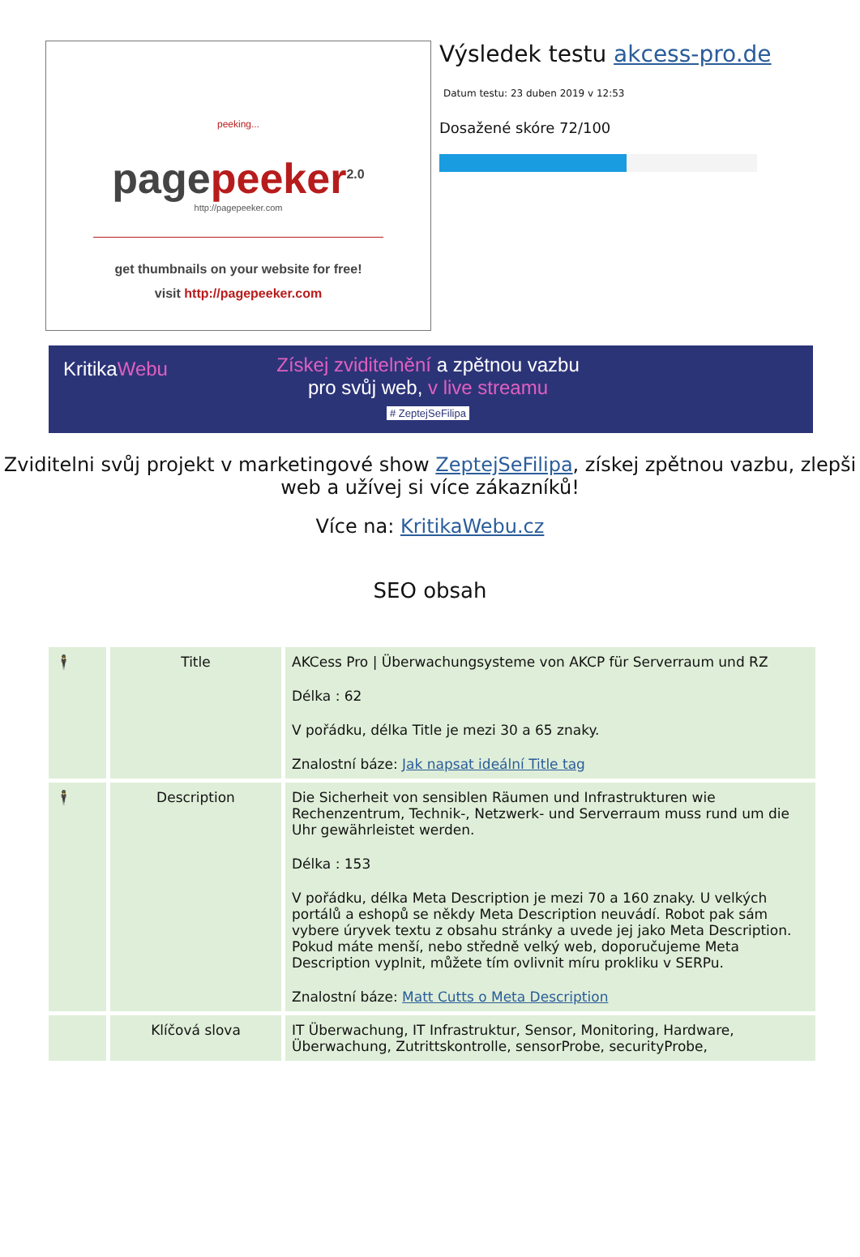peeking...
page peeker<sup>2.0</sup>
http://pagepeeker.com
get thumbnails on your website for free!
visit http://pagepeeker.com
Výsledek testu akcess-pro.de
Datum testu: 23 duben 2019 v 12:53
Dosažené skóre 72/100
KritikaWebu
Získej zviditelnění a zpětnou vazbu
pro svůj web, v live streamu
# ZeptejSeFilipa
Zviditelni svůj projekt v marketingové show ZeptejSeFilipa, získej zpětnou vazbu, zlepši web a užívej si více zákazníků!
Více na: KritikaWebu.cz
SEO obsah
| 🕴 | Title | AKCess Pro / Überwachungsysteme von AKCP für Serverraum und RZ Délka : 62 V pořádku, délka Title je mezi 30 a 65 znaky. Znalostní báze: Jak napsat ideální Title tag |
| 🕴 | Description | Die Sicherheit von sensiblen Räumen und Infrastrukturen wie Rechenzentrum, Technik-, Netzwerk- und Serverraum muss rund um die Uhr gewährleistet werden. Délka : 153 V pořádku, délka Meta Description je mezi 70 a 160 znaky. U velkých portálů a eshopů se někdy Meta Description neuvádí. Robot pak sám vybere úryvek textu z obsahu stránky a uvede jej jako Meta Description. Pokud máte menší, nebo středně velký web, doporučujeme Meta Description vyplnit, můžete tím ovlivnit míru prokliku v SERPu. Znalostní báze: Matt Cutts o Meta Description |
| | Klíčová slova | IT Überwachung, IT Infrastruktur, Sensor, Monitoring, Hardware, Überwachung, Zutrittskontrolle, sensorProbe, securityProbe, |